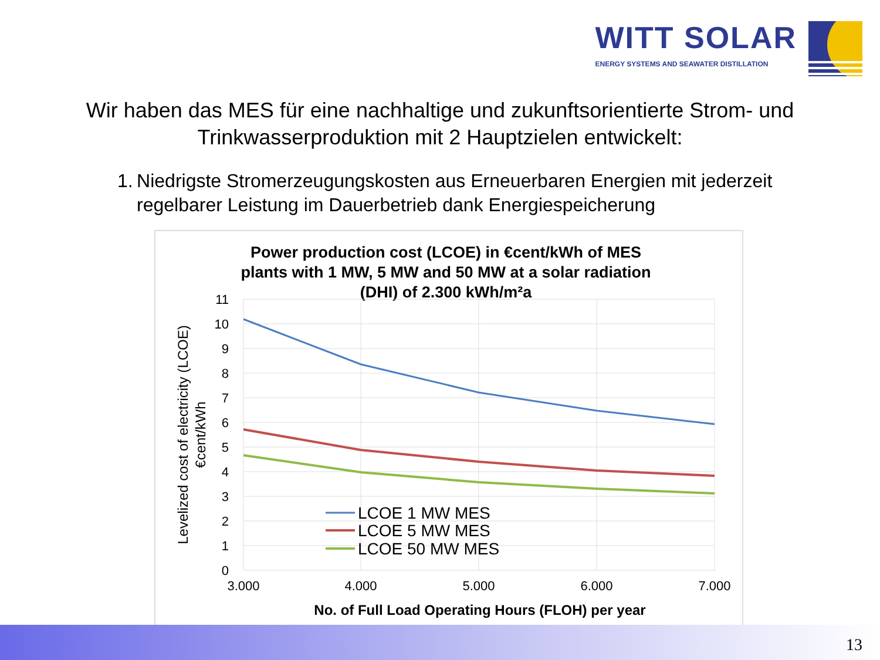WITT SOLAR
ENERGY SYSTEMS AND SEAWATER DISTILLATION
Wir haben das MES für eine nachhaltige und zukunftsorientierte Strom- und Trinkwasserproduktion mit 2 Hauptzielen entwickelt:
1. Niedrigste Stromerzeugungskosten aus Erneuerbaren Energien mit jederzeit regelbarer Leistung im Dauerbetrieb dank Energiespeicherung
Power production cost (LCOE) in €cent/kWh of MES
plants with 1 MW, 5 MW and 50 MW at a solar radiation
(DHI) of 2.300 kWh/m²a
11
10
9
8
7
6
5
4
3
2
1
0
3.000
4.000
5.000
6.000
7.000
No. of Full Load Operating Hours (FLOH) per year
Levelized cost of electricity (LCOE)
€cent/kWh
LCOE 1 MW MES
LCOE 5 MW MES
LCOE 50 MW MES
13